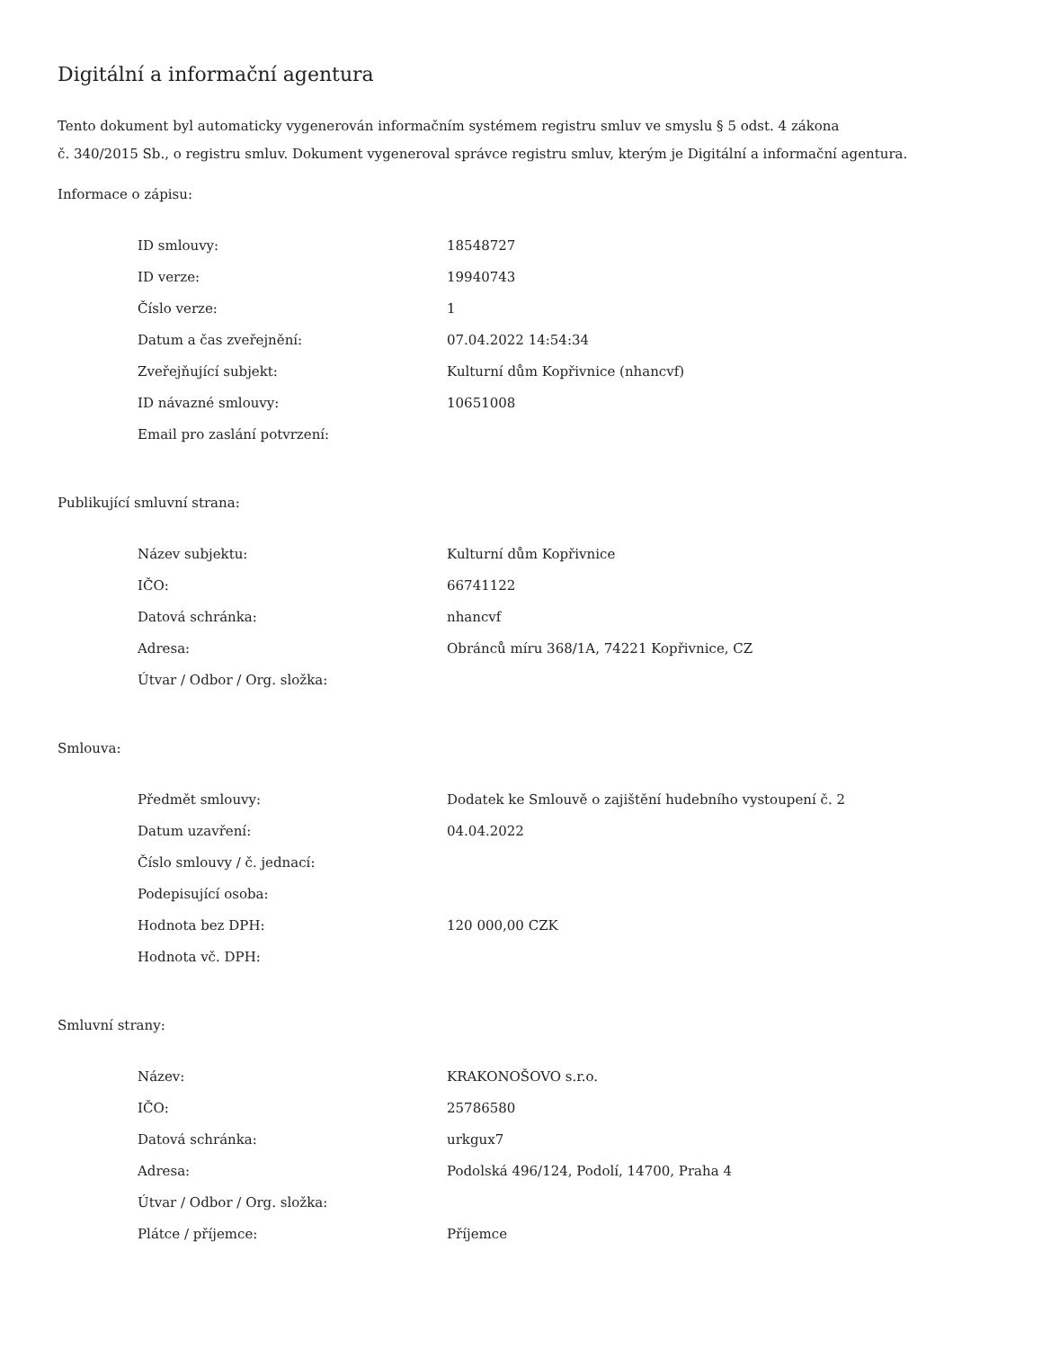Digitální a informační agentura
Tento dokument byl automaticky vygenerován informačním systémem registru smluv ve smyslu § 5 odst. 4 zákona
č. 340/2015 Sb., o registru smluv. Dokument vygeneroval správce registru smluv, kterým je Digitální a informační agentura.
Informace o zápisu:
| ID smlouvy: | 18548727 |
| ID verze: | 19940743 |
| Číslo verze: | 1 |
| Datum a čas zveřejnění: | 07.04.2022 14:54:34 |
| Zveřejňující subjekt: | Kulturní dům Kopřivnice (nhancvf) |
| ID návazné smlouvy: | 10651008 |
| Email pro zaslání potvrzení: | |
Publikující smluvní strana:
| Název subjektu: | Kulturní dům Kopřivnice |
| IČO: | 66741122 |
| Datová schránka: | nhancvf |
| Adresa: | Obránců míru 368/1A, 74221 Kopřivnice, CZ |
| Útvar / Odbor / Org. složka: | |
Smlouva:
| Předmět smlouvy: | Dodatek ke Smlouvě o zajištění hudebního vystoupení č. 2 |
| Datum uzavření: | 04.04.2022 |
| Číslo smlouvy / č. jednací: | |
| Podepisující osoba: | |
| Hodnota bez DPH: | 120 000,00 CZK |
| Hodnota vč. DPH: | |
Smluvní strany:
| Název: | KRAKONOŠOVO s.r.o. |
| IČO: | 25786580 |
| Datová schránka: | urkgux7 |
| Adresa: | Podolská 496/124, Podolí, 14700, Praha 4 |
| Útvar / Odbor / Org. složka: | |
| Plátce / příjemce: | Příjemce |